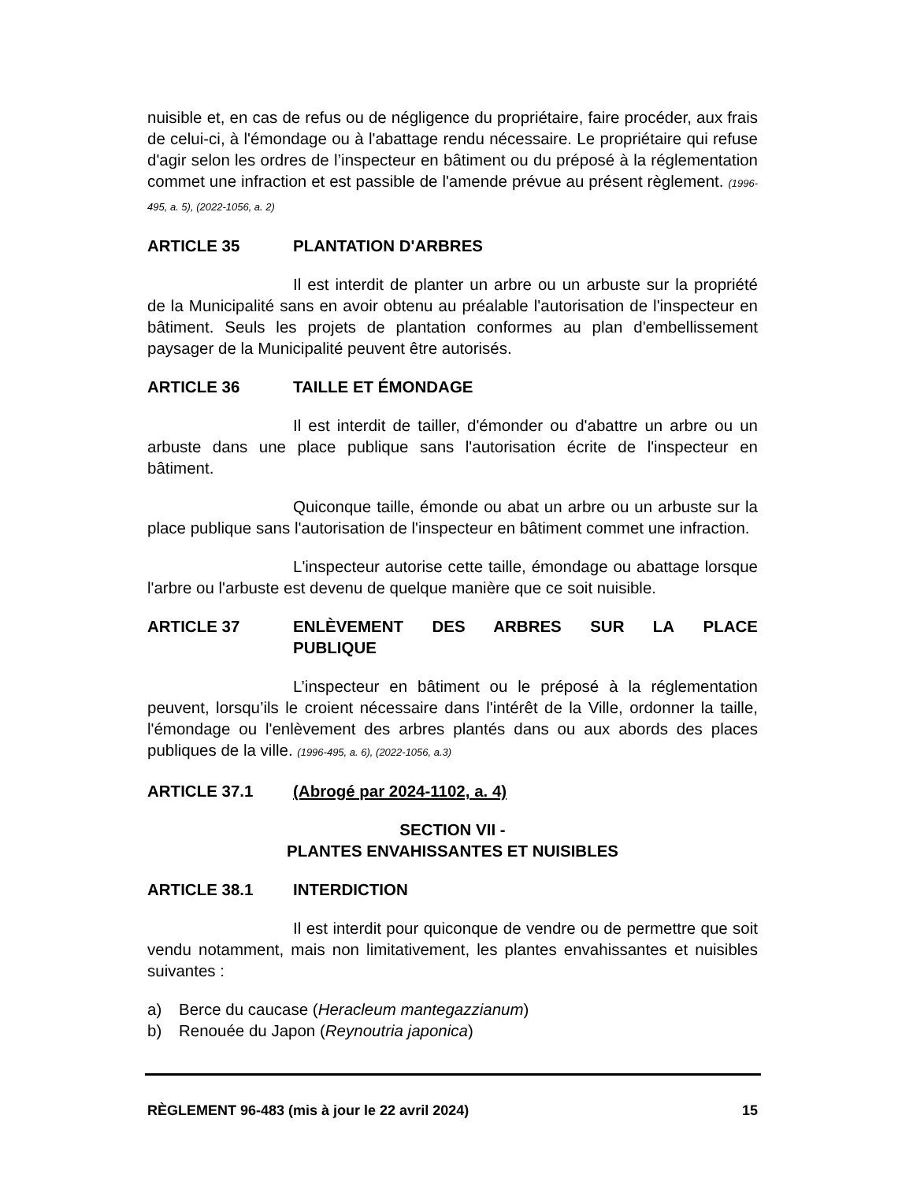nuisible et, en cas de refus ou de négligence du propriétaire, faire procéder, aux frais de celui-ci, à l'émondage ou à l'abattage rendu nécessaire. Le propriétaire qui refuse d'agir selon les ordres de l’inspecteur en bâtiment ou du préposé à la réglementation commet une infraction et est passible de l'amende prévue au présent règlement. (1996-495, a. 5), (2022-1056, a. 2)
ARTICLE 35 PLANTATION D'ARBRES
Il est interdit de planter un arbre ou un arbuste sur la propriété de la Municipalité sans en avoir obtenu au préalable l'autorisation de l'inspecteur en bâtiment. Seuls les projets de plantation conformes au plan d'embellissement paysager de la Municipalité peuvent être autorisés.
ARTICLE 36 TAILLE ET ÉMONDAGE
Il est interdit de tailler, d'émonder ou d'abattre un arbre ou un arbuste dans une place publique sans l'autorisation écrite de l'inspecteur en bâtiment.
Quiconque taille, émonde ou abat un arbre ou un arbuste sur la place publique sans l'autorisation de l'inspecteur en bâtiment commet une infraction.
L'inspecteur autorise cette taille, émondage ou abattage lorsque l'arbre ou l'arbuste est devenu de quelque manière que ce soit nuisible.
ARTICLE 37 ENLÈVEMENT DES ARBRES SUR LA PLACE PUBLIQUE
L’inspecteur en bâtiment ou le préposé à la réglementation peuvent, lorsqu’ils le croient nécessaire dans l'intérêt de la Ville, ordonner la taille, l'émondage ou l'enlèvement des arbres plantés dans ou aux abords des places publiques de la ville. (1996-495, a. 6), (2022-1056, a.3)
ARTICLE 37.1 (Abrogé par 2024-1102, a. 4)
SECTION VII -
PLANTES ENVAHISSANTES ET NUISIBLES
ARTICLE 38.1 INTERDICTION
Il est interdit pour quiconque de vendre ou de permettre que soit vendu notamment, mais non limitativement, les plantes envahissantes et nuisibles suivantes :
a) Berce du caucase (Heracleum mantegazzianum)
b) Renouée du Japon (Reynoutria japonica)
RÈGLEMENT 96-483 (mis à jour le 22 avril 2024) 15